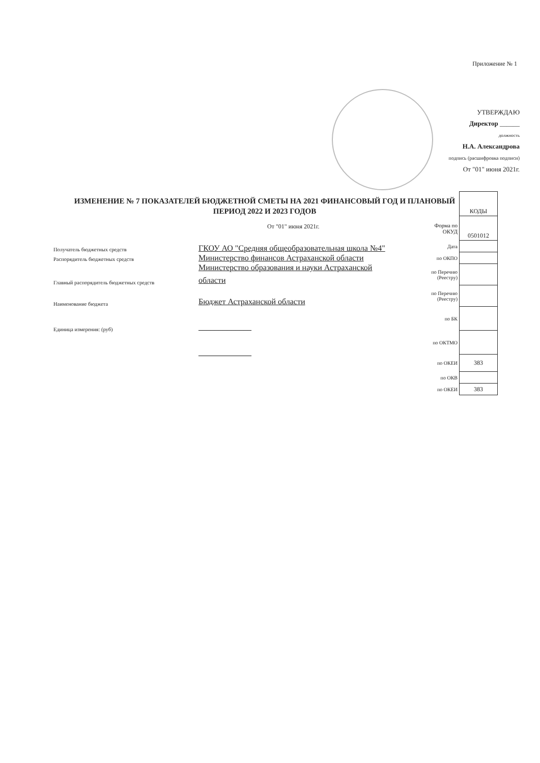Приложение № 1
УТВЕРЖДАЮ
Директор ______
должность
Н.А. Александрова
подпись (расшифровка подписи)
От "01" июня 2021г.
ИЗМЕНЕНИЕ № 7 ПОКАЗАТЕЛЕЙ БЮДЖЕТНОЙ СМЕТЫ НА 2021 ФИНАНСОВЫЙ ГОД И ПЛАНОВЫЙ ПЕРИОД 2022 И 2023 ГОДОВ
От "01" июня 2021г.
Получатель бюджетных средств
Распорядитель бюджетных средств
Главный распорядитель бюджетных средств
Наименование бюджета
Единица измерения: (руб)
ГКОУ АО "Средняя общеобразовательная школа №4"
Министерство финансов Астраханской области
Министерство образования и науки Астраханской
области
Бюджет Астраханской области
_____________
_____________
| | КОДЫ |
| Форма по ОКУД | 0501012 |
| Дата | |
| по ОКПО | |
| по Перечню (Реестру) | |
| по Перечню (Реестру) | |
| по БК | |
| по ОКТМО | |
| по ОКЕИ | 383 |
| по ОКВ | |
| по ОКЕИ | 383 |